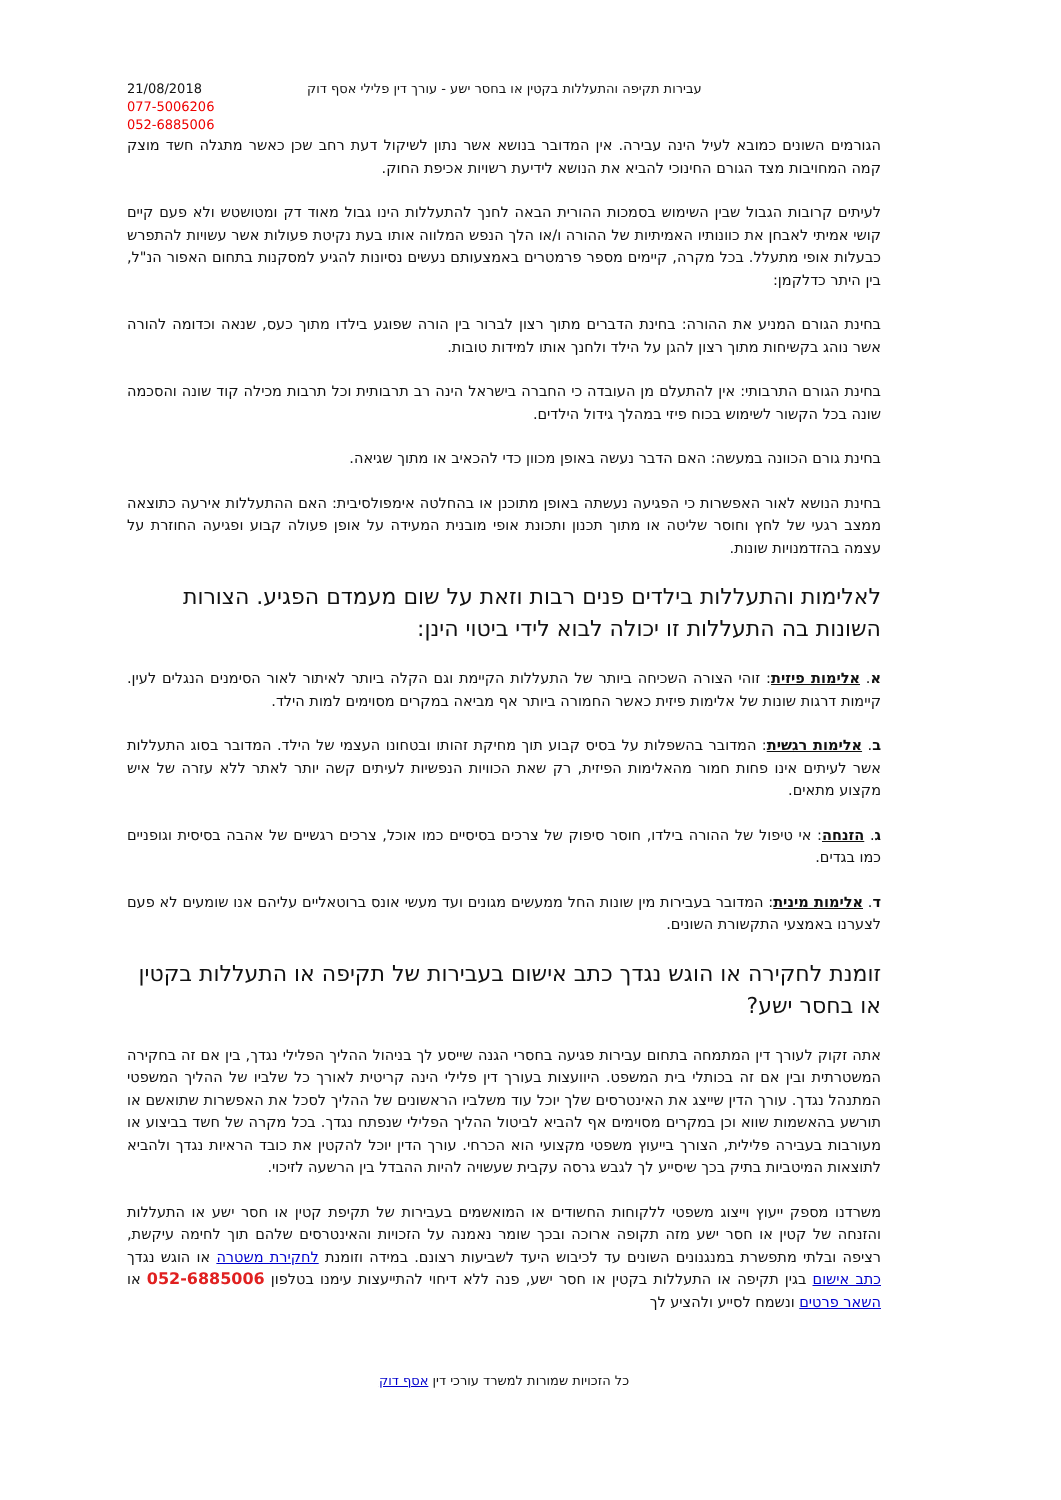21/08/2018
077-5006206
052-6885006
עבירות תקיפה והתעללות בקטין או בחסר ישע - עורך דין פלילי אסף דוק
הגורמים השונים כמובא לעיל הינה עבירה. אין המדובר בנושא אשר נתון לשיקול דעת רחב שכן כאשר מתגלה חשד מוצק קמה המחויבות מצד הגורם החינוכי להביא את הנושא לידיעת רשויות אכיפת החוק.
לעיתים קרובות הגבול שבין השימוש בסמכות ההורית הבאה לחנך להתעללות הינו גבול מאוד דק ומטושטש ולא פעם קיים קושי אמיתי לאבחן את כוונותיו האמיתיות של ההורה ו/או הלך הנפש המלווה אותו בעת נקיטת פעולות אשר עשויות להתפרש כבעלות אופי מתעלל. בכל מקרה, קיימים מספר פרמטרים באמצעותם נעשים נסיונות להגיע למסקנות בתחום האפור הנ"ל, בין היתר כדלקמן:
בחינת הגורם המניע את ההורה: בחינת הדברים מתוך רצון לברור בין הורה שפוגע בילדו מתוך כעס, שנאה וכדומה להורה אשר נוהג בקשיחות מתוך רצון להגן על הילד ולחנך אותו למידות טובות.
בחינת הגורם התרבותי: אין להתעלם מן העובדה כי החברה בישראל הינה רב תרבותית וכל תרבות מכילה קוד שונה והסכמה שונה בכל הקשור לשימוש בכוח פיזי במהלך גידול הילדים.
בחינת גורם הכוונה במעשה: האם הדבר נעשה באופן מכוון כדי להכאיב או מתוך שגיאה.
בחינת הנושא לאור האפשרות כי הפגיעה נעשתה באופן מתוכנן או בהחלטה אימפולסיבית: האם ההתעללות אירעה כתוצאה ממצב רגעי של לחץ וחוסר שליטה או מתוך תכנון ותכונת אופי מובנית המעידה על אופן פעולה קבוע ופגיעה החוזרת על עצמה בהזדמנויות שונות.
לאלימות והתעללות בילדים פנים רבות וזאת על שום מעמדם הפגיע. הצורות השונות בה התעללות זו יכולה לבוא לידי ביטוי הינן:
א. אלימות פיזית: זוהי הצורה השכיחה ביותר של התעללות הקיימת וגם הקלה ביותר לאיתור לאור הסימנים הנגלים לעין. קיימות דרגות שונות של אלימות פיזית כאשר החמורה ביותר אף מביאה במקרים מסוימים למות הילד.
ב. אלימות רגשית: המדובר בהשפלות על בסיס קבוע תוך מחיקת זהותו ובטחונו העצמי של הילד. המדובר בסוג התעללות אשר לעיתים אינו פחות חמור מהאלימות הפיזית, רק שאת הכוויות הנפשיות לעיתים קשה יותר לאתר ללא עזרה של איש מקצוע מתאים.
ג. הזנחה: אי טיפול של ההורה בילדו, חוסר סיפוק של צרכים בסיסיים כמו אוכל, צרכים רגשיים של אהבה בסיסית וגופניים כמו בגדים.
ד. אלימות מינית: המדובר בעבירות מין שונות החל ממעשים מגונים ועד מעשי אונס ברוטאליים עליהם אנו שומעים לא פעם לצערנו באמצעי התקשורת השונים.
זומנת לחקירה או הוגש נגדך כתב אישום בעבירות של תקיפה או התעללות בקטין או בחסר ישע?
אתה זקוק לעורך דין המתמחה בתחום עבירות פגיעה בחסרי הגנה שייסע לך בניהול ההליך הפלילי נגדך, בין אם זה בחקירה המשטרתית ובין אם זה בכותלי בית המשפט. היוועצות בעורך דין פלילי הינה קריטית לאורך כל שלביו של ההליך המשפטי המתנהל נגדך. עורך הדין שייצג את האינטרסים שלך יוכל עוד משלביו הראשונים של ההליך לסכל את האפשרות שתואשם או תורשע בהאשמות שווא וכן במקרים מסוימים אף להביא לביטול ההליך הפלילי שנפתח נגדך. בכל מקרה של חשד בביצוע או מעורבות בעבירה פלילית, הצורך בייעוץ משפטי מקצועי הוא הכרחי. עורך הדין יוכל להקטין את כובד הראיות נגדך ולהביא לתוצאות המיטביות בתיק בכך שיסייע לך לגבש גרסה עקבית שעשויה להיות ההבדל בין הרשעה לזיכוי.
משרדנו מספק ייעוץ וייצוג משפטי ללקוחות החשודים או המואשמים בעבירות של תקיפת קטין או חסר ישע או התעללות והזנחה של קטין או חסר ישע מזה תקופה ארוכה ובכך שומר נאמנה על הזכויות והאינטרסים שלהם תוך לחימה עיקשת, רציפה ובלתי מתפשרת במנגנונים השונים עד לכיבוש היעד לשביעות רצונם. במידה וזומנת לחקירת משטרה או הוגש נגדך כתב אישום בגין תקיפה או התעללות בקטין או חסר ישע, פנה ללא דיחוי להתייעצות עימנו בטלפון 052-6885006 או השאר פרטים ונשמח לסייע ולהציע לך
כל הזכויות שמורות למשרד עורכי דין אסף דוק